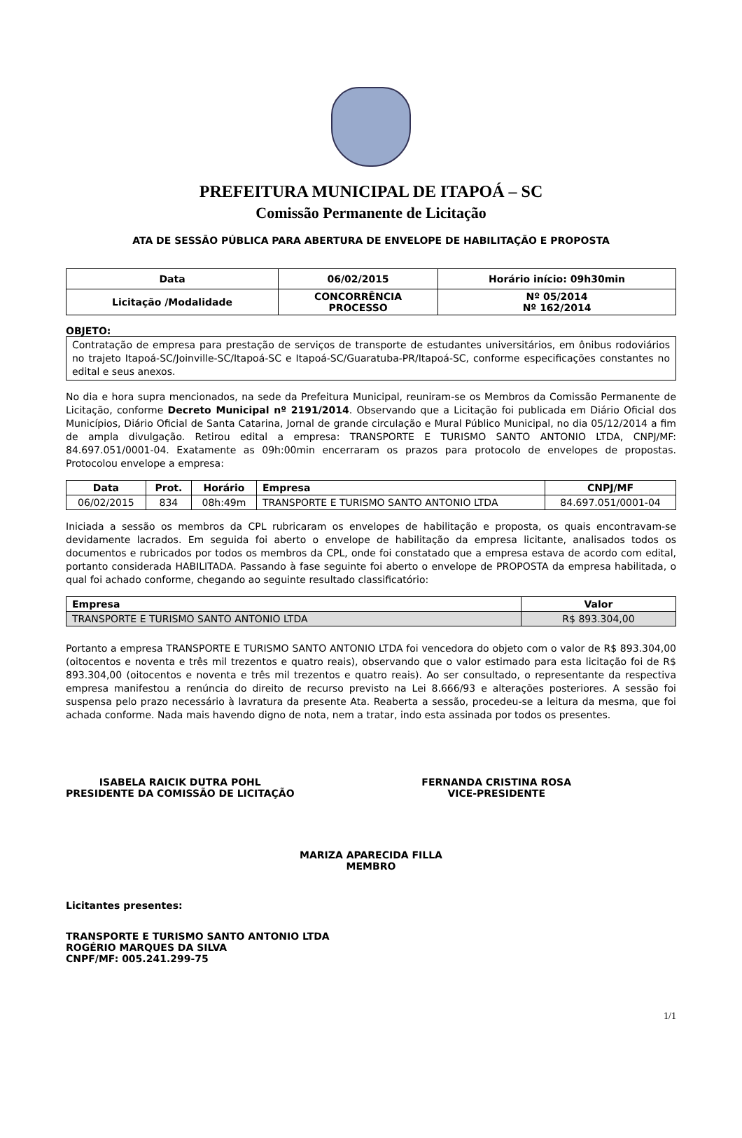PREFEITURA MUNICIPAL DE ITAPOÁ – SC
Comissão Permanente de Licitação
ATA DE SESSÃO PÚBLICA PARA ABERTURA DE ENVELOPE DE HABILITAÇÃO E PROPOSTA
| Data | 06/02/2015 | Horário início: 09h30min |
| Licitação /Modalidade | CONCORRÊNCIA PROCESSO | Nº 05/2014 Nº 162/2014 |
OBJETO:
Contratação de empresa para prestação de serviços de transporte de estudantes universitários, em ônibus rodoviários no trajeto Itapoá-SC/Joinville-SC/Itapoá-SC e Itapoá-SC/Guaratuba-PR/Itapoá-SC, conforme especificações constantes no edital e seus anexos.
No dia e hora supra mencionados, na sede da Prefeitura Municipal, reuniram-se os Membros da Comissão Permanente de Licitação, conforme Decreto Municipal nº 2191/2014. Observando que a Licitação foi publicada em Diário Oficial dos Municípios, Diário Oficial de Santa Catarina, Jornal de grande circulação e Mural Público Municipal, no dia 05/12/2014 a fim de ampla divulgação. Retirou edital a empresa: TRANSPORTE E TURISMO SANTO ANTONIO LTDA, CNPJ/MF: 84.697.051/0001-04. Exatamente as 09h:00min encerraram os prazos para protocolo de envelopes de propostas. Protocolou envelope a empresa:
| Data | Prot. | Horário | Empresa | CNPJ/MF |
| --- | --- | --- | --- | --- |
| 06/02/2015 | 834 | 08h:49m | TRANSPORTE E TURISMO SANTO ANTONIO LTDA | 84.697.051/0001-04 |
Iniciada a sessão os membros da CPL rubricaram os envelopes de habilitação e proposta, os quais encontravam-se devidamente lacrados. Em seguida foi aberto o envelope de habilitação da empresa licitante, analisados todos os documentos e rubricados por todos os membros da CPL, onde foi constatado que a empresa estava de acordo com edital, portanto considerada HABILITADA. Passando à fase seguinte foi aberto o envelope de PROPOSTA da empresa habilitada, o qual foi achado conforme, chegando ao seguinte resultado classificatório:
| Empresa | Valor |
| --- | --- |
| TRANSPORTE E TURISMO SANTO ANTONIO LTDA | R$ 893.304,00 |
Portanto a empresa TRANSPORTE E TURISMO SANTO ANTONIO LTDA foi vencedora do objeto com o valor de R$ 893.304,00 (oitocentos e noventa e três mil trezentos e quatro reais), observando que o valor estimado para esta licitação foi de R$ 893.304,00 (oitocentos e noventa e três mil trezentos e quatro reais). Ao ser consultado, o representante da respectiva empresa manifestou a renúncia do direito de recurso previsto na Lei 8.666/93 e alterações posteriores. A sessão foi suspensa pelo prazo necessário à lavratura da presente Ata. Reaberta a sessão, procedeu-se a leitura da mesma, que foi achada conforme. Nada mais havendo digno de nota, nem a tratar, indo esta assinada por todos os presentes.
ISABELA RAICIK DUTRA POHL
PRESIDENTE DA COMISSÃO DE LICITAÇÃO
FERNANDA CRISTINA ROSA
VICE-PRESIDENTE
MARIZA APARECIDA FILLA
MEMBRO
Licitantes presentes:
TRANSPORTE E TURISMO SANTO ANTONIO LTDA
ROGÉRIO MARQUES DA SILVA
CNPF/MF: 005.241.299-75
1/1